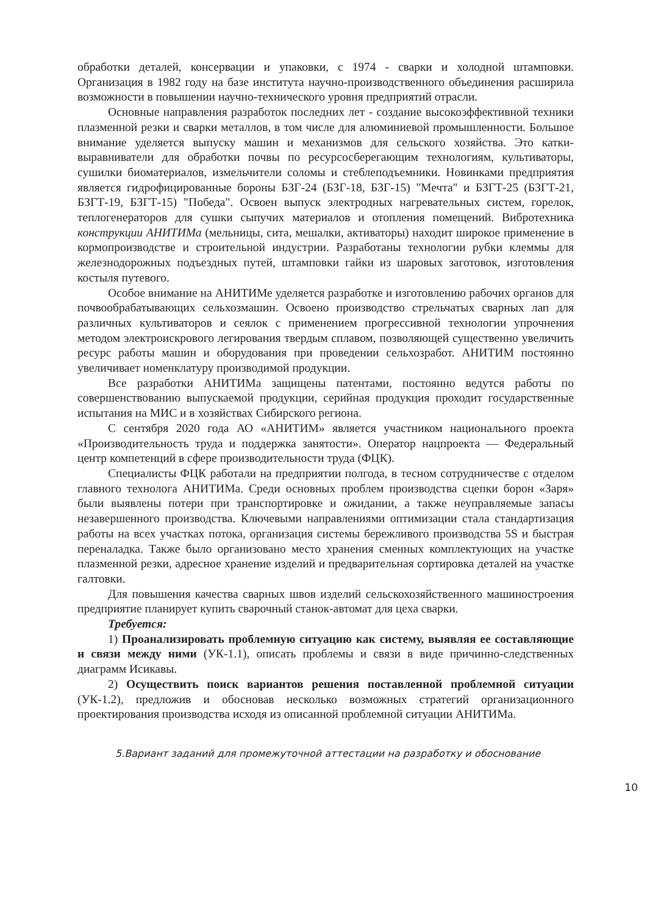обработки деталей, консервации и упаковки, с 1974 - сварки и холодной штамповки. Организация в 1982 году на базе института научно-производственного объединения расширила возможности в повышении научно-технического уровня предприятий отрасли.
Основные направления разработок последних лет - создание высокоэффективной техники плазменной резки и сварки металлов, в том числе для алюминиевой промышленности. Большое внимание уделяется выпуску машин и механизмов для сельского хозяйства. Это катки-выравниватели для обработки почвы по ресурсосберегающим технологиям, культиваторы, сушилки биоматериалов, измельчители соломы и стеблеподъемники. Новинками предприятия является гидрофицированные бороны БЗГ-24 (БЗГ-18, БЗГ-15) "Мечта" и БЗГТ-25 (БЗГТ-21, БЗГТ-19, БЗГТ-15) "Победа". Освоен выпуск электродных нагревательных систем, горелок, теплогенераторов для сушки сыпучих материалов и отопления помещений. Вибротехника конструкции АНИТИМа (мельницы, сита, мешалки, активаторы) находит широкое применение в кормопроизводстве и строительной индустрии. Разработаны технологии рубки клеммы для железнодорожных подъездных путей, штамповки гайки из шаровых заготовок, изготовления костыля путевого.
Особое внимание на АНИТИМе уделяется разработке и изготовлению рабочих органов для почвообрабатывающих сельхозмашин. Освоено производство стрельчатых сварных лап для различных культиваторов и сеялок с применением прогрессивной технологии упрочнения методом электроискрового легирования твердым сплавом, позволяющей существенно увеличить ресурс работы машин и оборудования при проведении сельхозработ. АНИТИМ постоянно увеличивает номенклатуру производимой продукции.
Все разработки АНИТИМа защищены патентами, постоянно ведутся работы по совершенствованию выпускаемой продукции, серийная продукция проходит государственные испытания на МИС и в хозяйствах Сибирского региона.
С сентября 2020 года АО «АНИТИМ» является участником национального проекта «Производительность труда и поддержка занятости». Оператор нацпроекта — Федеральный центр компетенций в сфере производительности труда (ФЦК).
Специалисты ФЦК работали на предприятии полгода, в тесном сотрудничестве с отделом главного технолога АНИТИМа. Среди основных проблем производства сцепки борон «Заря» были выявлены потери при транспортировке и ожидании, а также неуправляемые запасы незавершенного производства. Ключевыми направлениями оптимизации стала стандартизация работы на всех участках потока, организация системы бережливого производства 5S и быстрая переналадка. Также было организовано место хранения сменных комплектующих на участке плазменной резки, адресное хранение изделий и предварительная сортировка деталей на участке галтовки.
Для повышения качества сварных швов изделий сельскохозяйственного машиностроения предприятие планирует купить сварочный станок-автомат для цеха сварки.
Требуется:
1) Проанализировать проблемную ситуацию как систему, выявляя ее составляющие и связи между ними (УК-1.1), описать проблемы и связи в виде причинно-следственных диаграмм Исикавы.
2) Осуществить поиск вариантов решения поставленной проблемной ситуации (УК-1.2), предложив и обосновав несколько возможных стратегий организационного проектирования производства исходя из описанной проблемной ситуации АНИТИМа.
5.Вариант заданий для промежуточной аттестации на разработку и обоснование
10